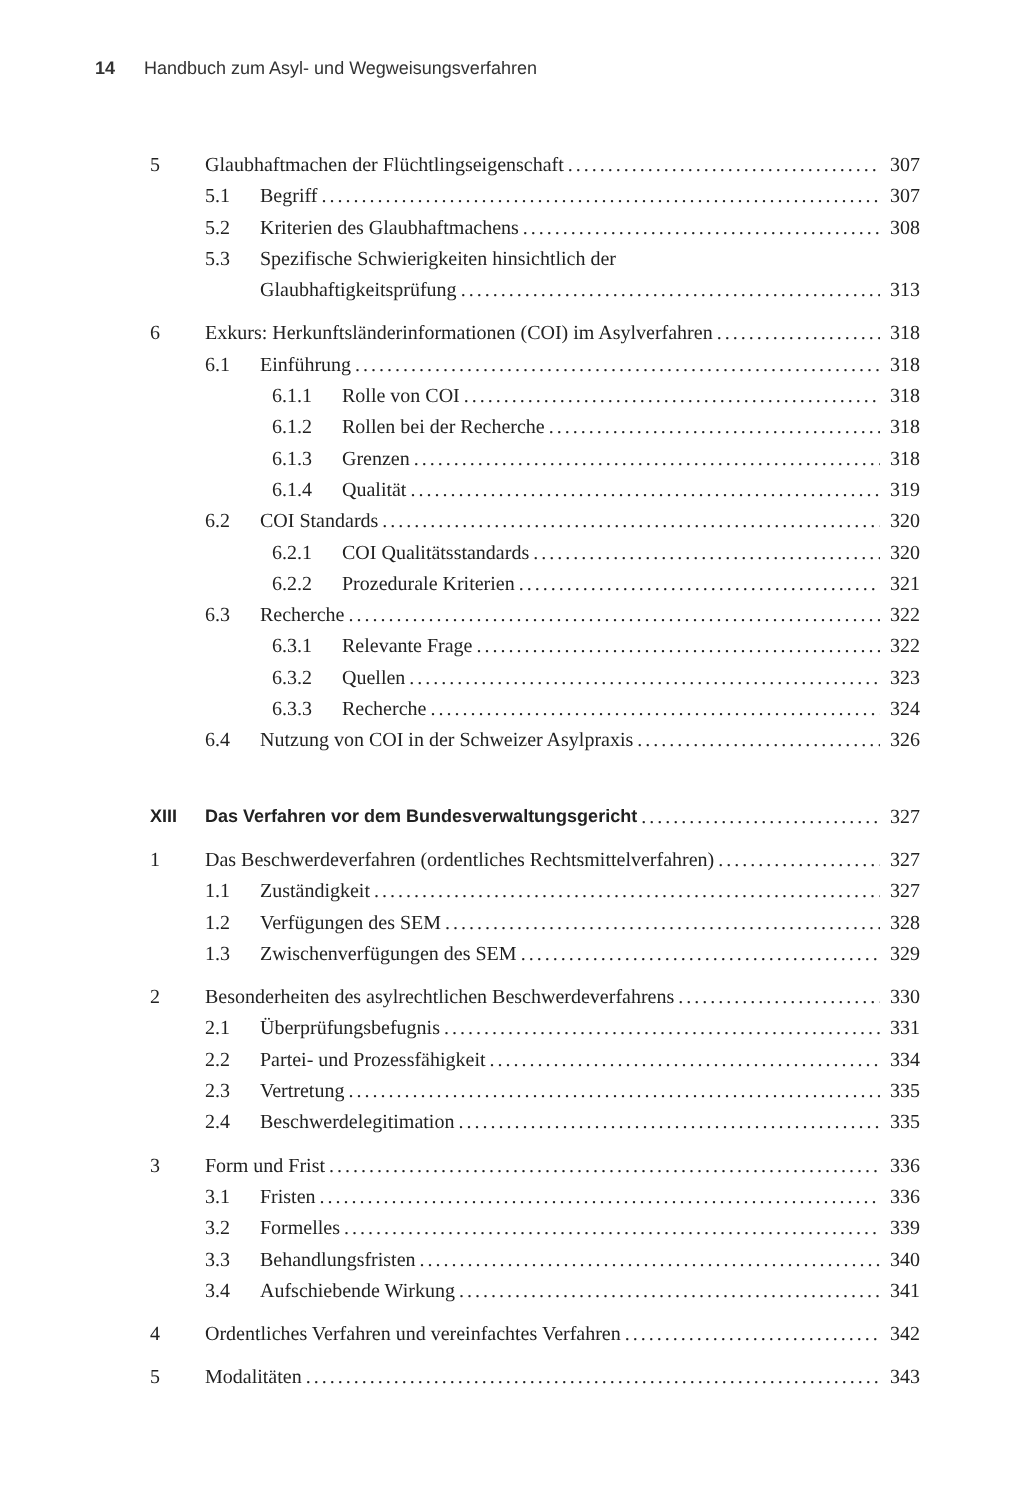14 Handbuch zum Asyl- und Wegweisungsverfahren
5 Glaubhaftmachen der Flüchtlingseigenschaft 307
5.1 Begriff 307
5.2 Kriterien des Glaubhaftmachens 308
5.3 Spezifische Schwierigkeiten hinsichtlich der
Glaubhaftigkeitsprüfung 313
6 Exkurs: Herkunftsländerinformationen (COI) im Asylverfahren 318
6.1 Einführung 318
6.1.1 Rolle von COI 318
6.1.2 Rollen bei der Recherche 318
6.1.3 Grenzen 318
6.1.4 Qualität 319
6.2 COI Standards 320
6.2.1 COI Qualitätsstandards 320
6.2.2 Prozedurale Kriterien 321
6.3 Recherche 322
6.3.1 Relevante Frage 322
6.3.2 Quellen 323
6.3.3 Recherche 324
6.4 Nutzung von COI in der Schweizer Asylpraxis 326
XIII Das Verfahren vor dem Bundesverwaltungsgericht 327
1 Das Beschwerdeverfahren (ordentliches Rechtsmittelverfahren) 327
1.1 Zuständigkeit 327
1.2 Verfügungen des SEM 328
1.3 Zwischenverfügungen des SEM 329
2 Besonderheiten des asylrechtlichen Beschwerdeverfahrens 330
2.1 Überprüfungsbefugnis 331
2.2 Partei- und Prozessfähigkeit 334
2.3 Vertretung 335
2.4 Beschwerdelegitimation 335
3 Form und Frist 336
3.1 Fristen 336
3.2 Formelles 339
3.3 Behandlungsfristen 340
3.4 Aufschiebende Wirkung 341
4 Ordentliches Verfahren und vereinfachtes Verfahren 342
5 Modalitäten 343